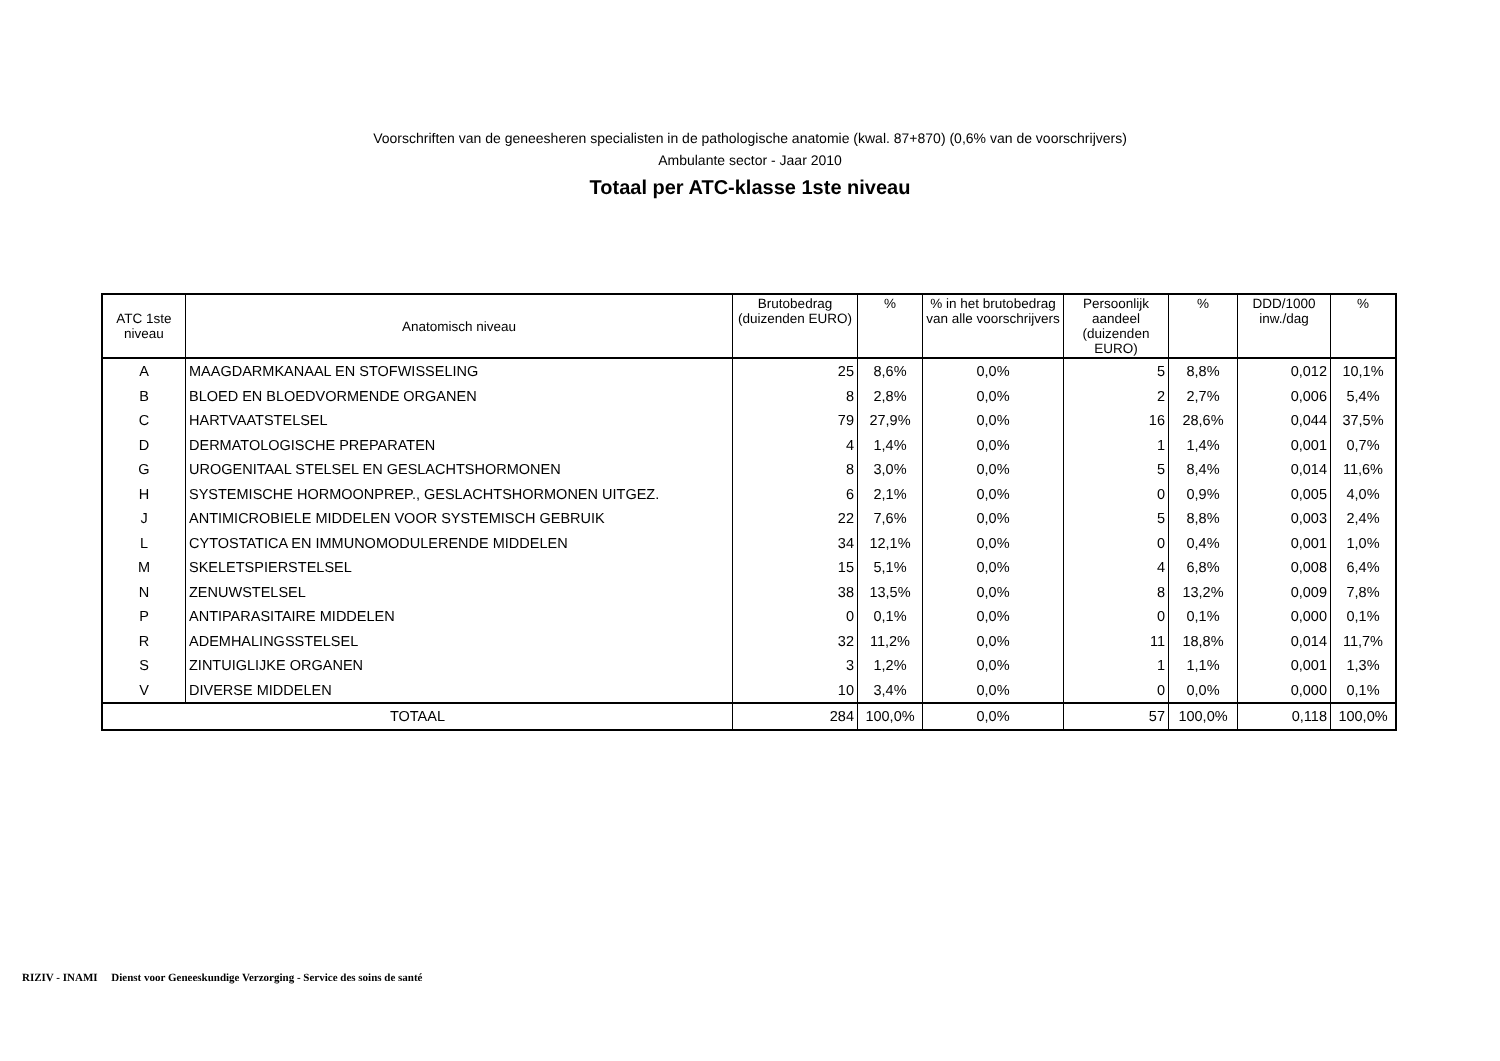Voorschriften van de geneesheren specialisten in de pathologische anatomie (kwal. 87+870) (0,6% van de voorschrijvers)
Ambulante sector - Jaar 2010
Totaal per ATC-klasse 1ste niveau
| ATC 1ste niveau | Anatomisch niveau | Brutobedrag (duizenden EURO) | % | % in het brutobedrag van alle voorschrijvers | Persoonlijk aandeel (duizenden EURO) | % | DDD/1000 inw./dag | % |
| --- | --- | --- | --- | --- | --- | --- | --- | --- |
| A | MAAGDARMKANAAL EN STOFWISSELING | 25 | 8,6% | 0,0% | 5 | 8,8% | 0,012 | 10,1% |
| B | BLOED EN BLOEDVORMENDE ORGANEN | 8 | 2,8% | 0,0% | 2 | 2,7% | 0,006 | 5,4% |
| C | HARTVAATSTELSEL | 79 | 27,9% | 0,0% | 16 | 28,6% | 0,044 | 37,5% |
| D | DERMATOLOGISCHE PREPARATEN | 4 | 1,4% | 0,0% | 1 | 1,4% | 0,001 | 0,7% |
| G | UROGENITAAL STELSEL EN GESLACHTSHORMONEN | 8 | 3,0% | 0,0% | 5 | 8,4% | 0,014 | 11,6% |
| H | SYSTEMISCHE HORMOONPREP., GESLACHTSHORMONEN UITGEZ. | 6 | 2,1% | 0,0% | 0 | 0,9% | 0,005 | 4,0% |
| J | ANTIMICROBIELE MIDDELEN VOOR SYSTEMISCH GEBRUIK | 22 | 7,6% | 0,0% | 5 | 8,8% | 0,003 | 2,4% |
| L | CYTOSTATICA EN IMMUNOMODULERENDE MIDDELEN | 34 | 12,1% | 0,0% | 0 | 0,4% | 0,001 | 1,0% |
| M | SKELETSPIERSTELSEL | 15 | 5,1% | 0,0% | 4 | 6,8% | 0,008 | 6,4% |
| N | ZENUWSTELSEL | 38 | 13,5% | 0,0% | 8 | 13,2% | 0,009 | 7,8% |
| P | ANTIPARASITAIRE MIDDELEN | 0 | 0,1% | 0,0% | 0 | 0,1% | 0,000 | 0,1% |
| R | ADEMHALINGSSTELSEL | 32 | 11,2% | 0,0% | 11 | 18,8% | 0,014 | 11,7% |
| S | ZINTUIGLIJKE ORGANEN | 3 | 1,2% | 0,0% | 1 | 1,1% | 0,001 | 1,3% |
| V | DIVERSE MIDDELEN | 10 | 3,4% | 0,0% | 0 | 0,0% | 0,000 | 0,1% |
| TOTAAL | | 284 | 100,0% | 0,0% | 57 | 100,0% | 0,118 | 100,0% |
RIZIV - INAMI Dienst voor Geneeskundige Verzorging - Service des soins de santé